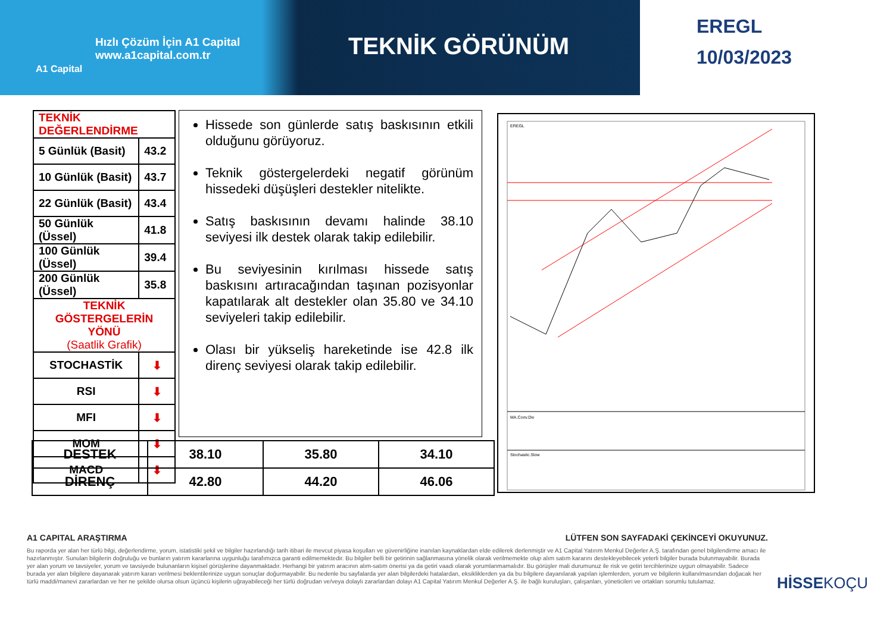Hızlı Çözüm İçin A1 Capital
www.a1capital.com.tr
A1 Capital
TEKNİK GÖRÜNÜM
EREGL
10/03/2023
| TEKNİK DEĞERLENDİRME | |
| --- | --- |
| 5 Günlük (Basit) | 43.2 |
| 10 Günlük (Basit) | 43.7 |
| 22 Günlük (Basit) | 43.4 |
| 50 Günlük (Üssel) | 41.8 |
| 100 Günlük (Üssel) | 39.4 |
| 200 Günlük (Üssel) | 35.8 |
| TEKNİK GÖSTERGELERİN YÖNÜ (Saatlik Grafik) | |
| STOCHASTİK | ⬇ |
| RSI | ⬇ |
| MFI | ⬇ |
| MOM | ⬇ |
| MACD | ⬇ |
Hissede son günlerde satış baskısının etkili olduğunu görüyoruz.
Teknik göstergelerdeki negatif görünüm hissedeki düşüşleri destekler nitelikte.
Satış baskısının devamı halinde 38.10 seviyesi ilk destek olarak takip edilebilir.
Bu seviyesinin kırılması hissede satış baskısını artıracağından taşınan pozisyonlar kapatılarak alt destekler olan 35.80 ve 34.10 seviyeleri takip edilebilir.
Olası bir yükseliş hareketinde ise 42.8 ilk direnç seviyesi olarak takip edilebilir.
EREGL
MA.Conv.Div
Stochastic.Slow
| DESTEK | 38.10 | 35.80 | 34.10 |
| DİRENÇ | 42.80 | 44.20 | 46.06 |
A1 CAPITAL ARAŞTIRMA LÜTFEN SON SAYFADAKİ ÇEKİNCEYİ OKUYUNUZ.
Bu raporda yer alan her türlü bilgi, değerlendirme, yorum, istatistiki şekil ve bilgiler hazırlandığı tarih itibari ile mevcut piyasa koşulları ve güvenirliğine inanılan kaynaklardan elde edilerek derlenmiştir ve A1 Capital Yatırım Menkul Değerler A.Ş. tarafından genel bilgilendirme amacı ile hazırlanmıştır. Sunulan bilgilerin doğruluğu ve bunların yatırım kararlarına uygunluğu tarafımızca garanti edilmemektedir. Bu bilgiler belli bir getirinin sağlanmasına yönelik olarak verilmemekte olup alım satım kararını destekleyebilecek yeterli bilgiler burada bulunmayabilir. Burada yer alan yorum ve tavsiyeler, yorum ve tavsiyede bulunanların kişisel görüşlerine dayanmaktadır. Herhangi bir yatırım aracının alım-satım önerisi ya da getiri vaadi olarak yorumlanmamalıdır. Bu görüşler mali durumunuz ile risk ve getiri tercihlerinize uygun olmayabilir. Sadece burada yer alan bilgilere dayanarak yatırım kararı verilmesi beklentilerinize uygun sonuçlar doğurmayabilir. Bu nedenle bu sayfalarda yer alan bilgilerdeki hatalardan, eksikliklerden ya da bu bilgilere dayanılarak yapılan işlemlerden, yorum ve bilgilerin kullanılmasından doğacak her türlü maddi/manevi zararlardan ve her ne şekilde olursa olsun üçüncü kişilerin uğrayabileceği her türlü doğrudan ve/veya dolaylı zararlardan dolayı A1 Capital Yatırım Menkul Değerler A.Ş. ile bağlı kuruluşları, çalışanları, yöneticileri ve ortakları sorumlu tutulamaz.
HİSSEKOÇU